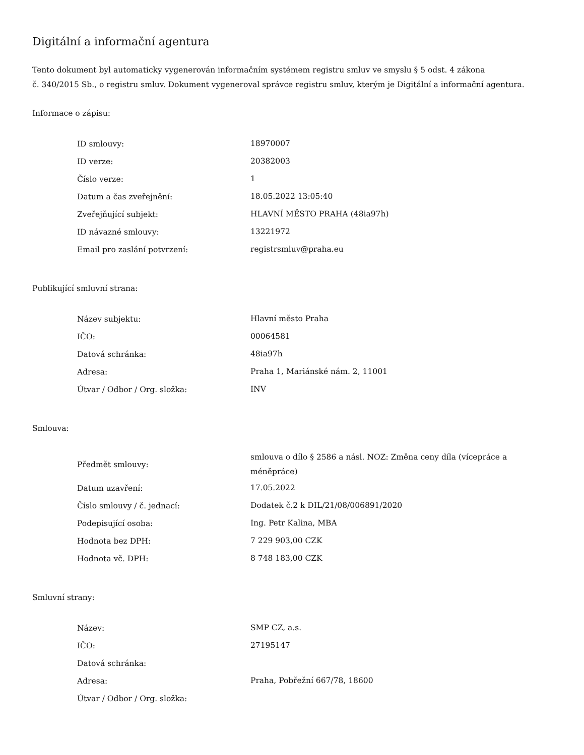Digitální a informační agentura
Tento dokument byl automaticky vygenerován informačním systémem registru smluv ve smyslu § 5 odst. 4 zákona
č. 340/2015 Sb., o registru smluv. Dokument vygeneroval správce registru smluv, kterým je Digitální a informační agentura.
Informace o zápisu:
| ID smlouvy: | 18970007 |
| ID verze: | 20382003 |
| Číslo verze: | 1 |
| Datum a čas zveřejnění: | 18.05.2022 13:05:40 |
| Zveřejňující subjekt: | HLAVNÍ MĚSTO PRAHA (48ia97h) |
| ID návazné smlouvy: | 13221972 |
| Email pro zaslání potvrzení: | registrsmluv@praha.eu |
Publikující smluvní strana:
| Název subjektu: | Hlavní město Praha |
| IČO: | 00064581 |
| Datová schránka: | 48ia97h |
| Adresa: | Praha 1, Mariánské nám. 2, 11001 |
| Útvar / Odbor / Org. složka: | INV |
Smlouva:
| Předmět smlouvy: | smlouva o dílo § 2586 a násl. NOZ: Změna ceny díla (vícepráce a méněpráce) |
| Datum uzavření: | 17.05.2022 |
| Číslo smlouvy / č. jednací: | Dodatek č.2 k DIL/21/08/006891/2020 |
| Podepisující osoba: | Ing. Petr Kalina, MBA |
| Hodnota bez DPH: | 7 229 903,00 CZK |
| Hodnota vč. DPH: | 8 748 183,00 CZK |
Smluvní strany:
| Název: | SMP CZ, a.s. |
| IČO: | 27195147 |
| Datová schránka: | |
| Adresa: | Praha, Pobřežní 667/78, 18600 |
| Útvar / Odbor / Org. složka: | |